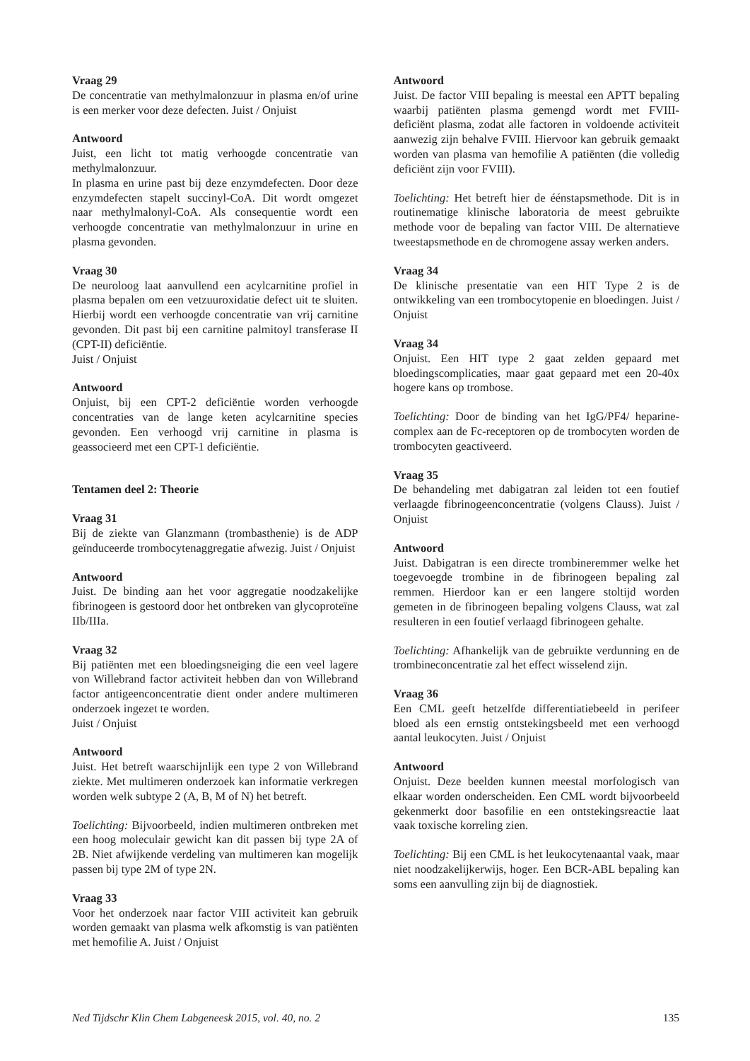Vraag 29
De concentratie van methylmalonzuur in plasma en/of urine is een merker voor deze defecten. Juist / Onjuist
Antwoord
Juist, een licht tot matig verhoogde concentratie van methylmalonzuur.
In plasma en urine past bij deze enzymdefecten. Door deze enzymdefecten stapelt succinyl-CoA. Dit wordt omgezet naar methylmalonyl-CoA. Als consequentie wordt een verhoogde concentratie van methylmalonzuur in urine en plasma gevonden.
Vraag 30
De neuroloog laat aanvullend een acylcarnitine profiel in plasma bepalen om een vetzuuroxidatie defect uit te sluiten. Hierbij wordt een verhoogde concentratie van vrij carnitine gevonden. Dit past bij een carnitine palmitoyl transferase II (CPT-II) deficiëntie.
Juist / Onjuist
Antwoord
Onjuist, bij een CPT-2 deficiëntie worden verhoogde concentraties van de lange keten acylcarnitine species gevonden. Een verhoogd vrij carnitine in plasma is geassocieerd met een CPT-1 deficiëntie.
Tentamen deel 2: Theorie
Vraag 31
Bij de ziekte van Glanzmann (trombasthenie) is de ADP geïnduceerde trombocytenaggregatie afwezig. Juist / Onjuist
Antwoord
Juist. De binding aan het voor aggregatie noodzakelijke fibrinogeen is gestoord door het ontbreken van glycoproteïne IIb/IIIa.
Vraag 32
Bij patiënten met een bloedingsneiging die een veel lagere von Willebrand factor activiteit hebben dan von Willebrand factor antigeenconcentratie dient onder andere multimeren onderzoek ingezet te worden.
Juist / Onjuist
Antwoord
Juist. Het betreft waarschijnlijk een type 2 von Willebrand ziekte. Met multimeren onderzoek kan informatie verkregen worden welk subtype 2 (A, B, M of N) het betreft.
Toelichting: Bijvoorbeeld, indien multimeren ontbreken met een hoog moleculair gewicht kan dit passen bij type 2A of 2B. Niet afwijkende verdeling van multimeren kan mogelijk passen bij type 2M of type 2N.
Vraag 33
Voor het onderzoek naar factor VIII activiteit kan gebruik worden gemaakt van plasma welk afkomstig is van patiënten met hemofilie A. Juist / Onjuist
Antwoord
Juist. De factor VIII bepaling is meestal een APTT bepaling waarbij patiënten plasma gemengd wordt met FVIII-deficiënt plasma, zodat alle factoren in voldoende activiteit aanwezig zijn behalve FVIII. Hiervoor kan gebruik gemaakt worden van plasma van hemofilie A patiënten (die volledig deficiënt zijn voor FVIII).
Toelichting: Het betreft hier de éénstapsmethode. Dit is in routinematige klinische laboratoria de meest gebruikte methode voor de bepaling van factor VIII. De alternatieve tweestapsmethode en de chromogene assay werken anders.
Vraag 34
De klinische presentatie van een HIT Type 2 is de ontwikkeling van een trombocytopenie en bloedingen. Juist / Onjuist
Vraag 34
Onjuist. Een HIT type 2 gaat zelden gepaard met bloedingscomplicaties, maar gaat gepaard met een 20-40x hogere kans op trombose.
Toelichting: Door de binding van het IgG/PF4/ heparine-complex aan de Fc-receptoren op de trombocyten worden de trombocyten geactiveerd.
Vraag 35
De behandeling met dabigatran zal leiden tot een foutief verlaagde fibrinogeenconcentratie (volgens Clauss). Juist / Onjuist
Antwoord
Juist. Dabigatran is een directe trombineremmer welke het toegevoegde trombine in de fibrinogeen bepaling zal remmen. Hierdoor kan er een langere stoltijd worden gemeten in de fibrinogeen bepaling volgens Clauss, wat zal resulteren in een foutief verlaagd fibrinogeen gehalte.
Toelichting: Afhankelijk van de gebruikte verdunning en de trombineconcentratie zal het effect wisselend zijn.
Vraag 36
Een CML geeft hetzelfde differentiatiebeeld in perifeer bloed als een ernstig ontstekingsbeeld met een verhoogd aantal leukocyten. Juist / Onjuist
Antwoord
Onjuist. Deze beelden kunnen meestal morfologisch van elkaar worden onderscheiden. Een CML wordt bijvoorbeeld gekenmerkt door basofilie en een ontstekingsreactie laat vaak toxische korreling zien.
Toelichting: Bij een CML is het leukocytenaantal vaak, maar niet noodzakelijkerwijs, hoger. Een BCR-ABL bepaling kan soms een aanvulling zijn bij de diagnostiek.
Ned Tijdschr Klin Chem Labgeneesk 2015, vol. 40, no. 2 135